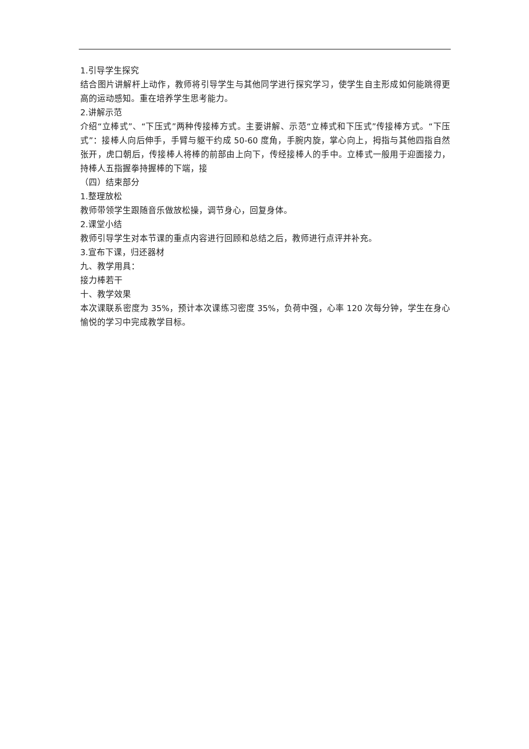1.引导学生探究
结合图片讲解杆上动作，教师将引导学生与其他同学进行探究学习，使学生自主形成如何能跳得更高的运动感知。重在培养学生思考能力。
2.讲解示范
介绍“立棒式”、“下压式”两种传接棒方式。主要讲解、示范“立棒式和下压式”传接棒方式。“下压式”：接棒人向后伸手，手臂与躯干约成 50-60 度角，手腕内旋，掌心向上，拇指与其他四指自然张开，虎口朝后，传接棒人将棒的前部由上向下，传经接棒人的手中。立棒式一般用于迎面接力，持棒人五指握拳持握棒的下端，接
（四）结束部分
1.整理放松
教师带领学生跟随音乐做放松操，调节身心，回复身体。
2.课堂小结
教师引导学生对本节课的重点内容进行回顾和总结之后，教师进行点评并补充。
3.宣布下课，归还器材
九、教学用具：
接力棒若干
十、教学效果
本次课联系密度为 35%，预计本次课练习密度 35%，负荷中强，心率 120 次每分钟，学生在身心愉悦的学习中完成教学目标。